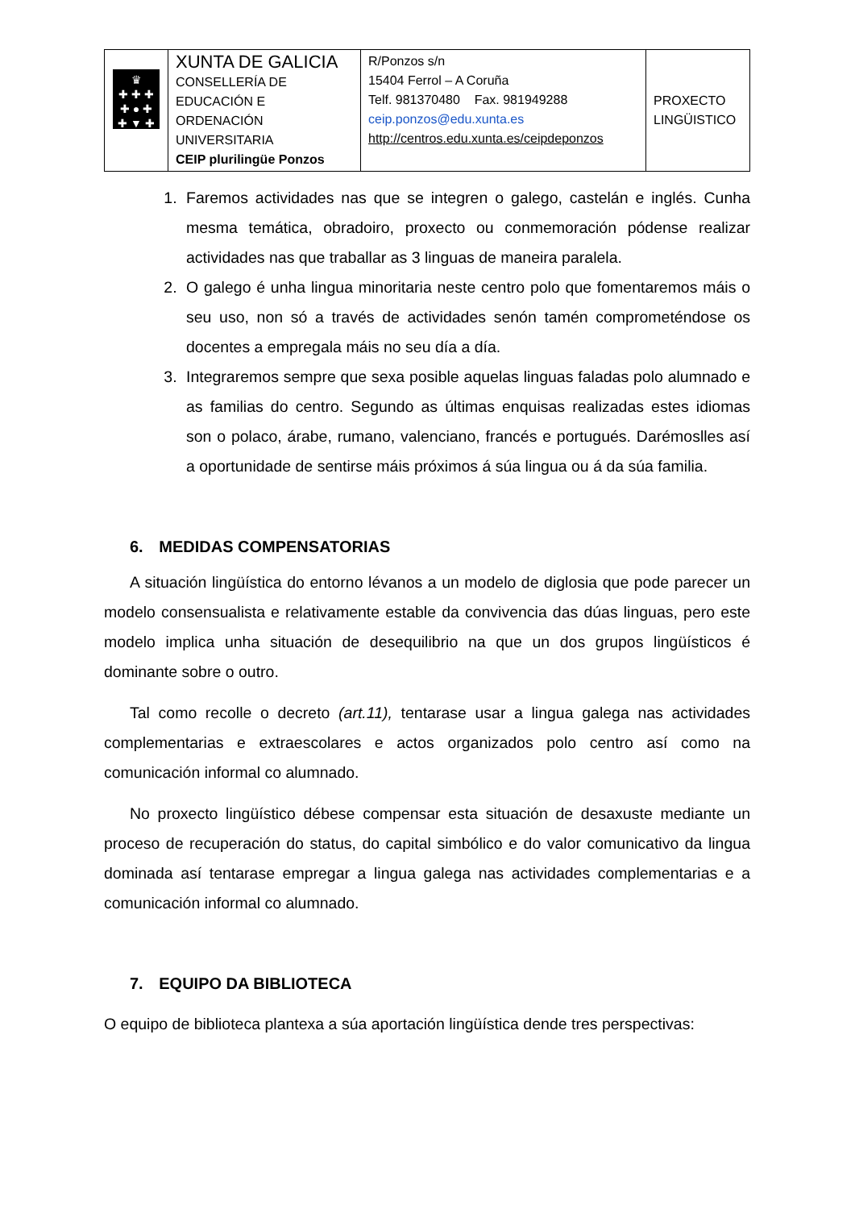| ♛ ✚ ✚ ✚ ✚ ● ✚ ✚ ▼ ✚ | XUNTA DE GALICIA CONSELLERÍA DE EDUCACIÓN E ORDENACIÓN UNIVERSITARIA CEIP plurilingüe Ponzos | R/Ponzos s/n 15404 Ferrol – A Coruña Telf. 981370480 Fax. 981949288 ceip.ponzos@edu.xunta.es http://centros.edu.xunta.es/ceipdeponzos | PROXECTO LINGÜISTICO |
1. Faremos actividades nas que se integren o galego, castelán e inglés. Cunha mesma temática, obradoiro, proxecto ou conmemoración pódense realizar actividades nas que traballar as 3 linguas de maneira paralela.
2. O galego é unha lingua minoritaria neste centro polo que fomentaremos máis o seu uso, non só a través de actividades senón tamén comprometéndose os docentes a empregala máis no seu día a día.
3. Integraremos sempre que sexa posible aquelas linguas faladas polo alumnado e as familias do centro. Segundo as últimas enquisas realizadas estes idiomas son o polaco, árabe, rumano, valenciano, francés e portugués. Darémoslles así a oportunidade de sentirse máis próximos á súa lingua ou á da súa familia.
6. MEDIDAS COMPENSATORIAS
A situación lingüística do entorno lévanos a un modelo de diglosia que pode parecer un modelo consensualista e relativamente estable da convivencia das dúas linguas, pero este modelo implica unha situación de desequilibrio na que un dos grupos lingüísticos é dominante sobre o outro.
Tal como recolle o decreto (art.11), tentarase usar a lingua galega nas actividades complementarias e extraescolares e actos organizados polo centro así como na comunicación informal co alumnado.
No proxecto lingüístico débese compensar esta situación de desaxuste mediante un proceso de recuperación do status, do capital simbólico e do valor comunicativo da lingua dominada así tentarase empregar a lingua galega nas actividades complementarias e a comunicación informal co alumnado.
7. EQUIPO DA BIBLIOTECA
O equipo de biblioteca plantexa a súa aportación lingüística dende tres perspectivas: